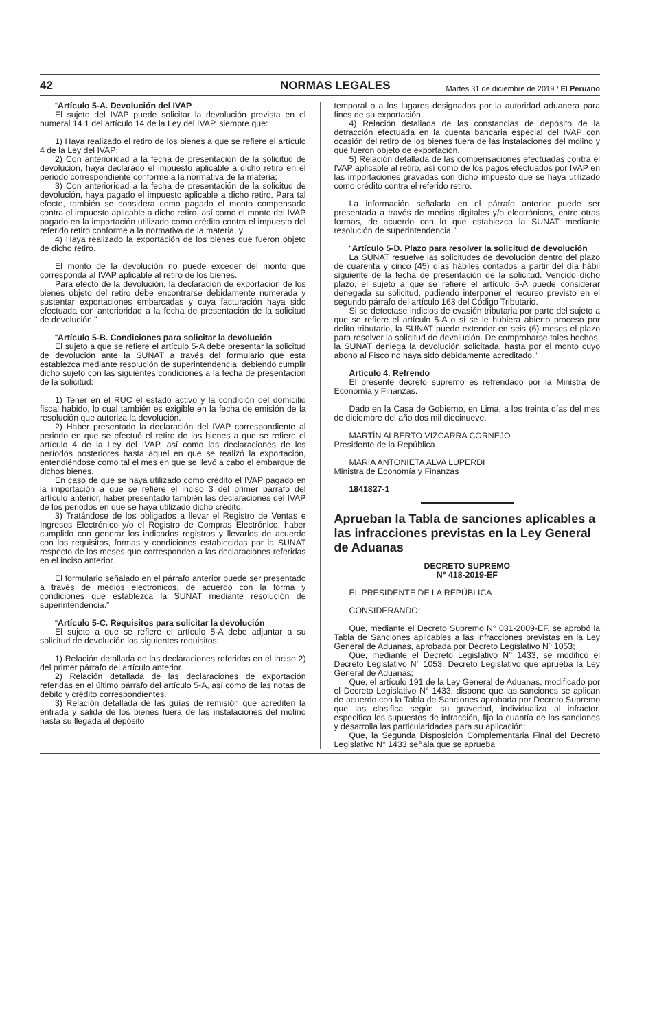42 NORMAS LEGALES Martes 31 de diciembre de 2019 / El Peruano
“Artículo 5-A. Devolución del IVAP
El sujeto del IVAP puede solicitar la devolución prevista en el numeral 14.1 del artículo 14 de la Ley del IVAP, siempre que:
1) Haya realizado el retiro de los bienes a que se refiere el artículo 4 de la Ley del IVAP;
2) Con anterioridad a la fecha de presentación de la solicitud de devolución, haya declarado el impuesto aplicable a dicho retiro en el periodo correspondiente conforme a la normativa de la materia;
3) Con anterioridad a la fecha de presentación de la solicitud de devolución, haya pagado el impuesto aplicable a dicho retiro. Para tal efecto, también se considera como pagado el monto compensado contra el impuesto aplicable a dicho retiro, así como el monto del IVAP pagado en la importación utilizado como crédito contra el impuesto del referido retiro conforme a la normativa de la materia, y
4) Haya realizado la exportación de los bienes que fueron objeto de dicho retiro.
El monto de la devolución no puede exceder del monto que corresponda al IVAP aplicable al retiro de los bienes.
Para efecto de la devolución, la declaración de exportación de los bienes objeto del retiro debe encontrarse debidamente numerada y sustentar exportaciones embarcadas y cuya facturación haya sido efectuada con anterioridad a la fecha de presentación de la solicitud de devolución.”
“Artículo 5-B. Condiciones para solicitar la devolución
El sujeto a que se refiere el artículo 5-A debe presentar la solicitud de devolución ante la SUNAT a través del formulario que esta establezca mediante resolución de superintendencia, debiendo cumplir dicho sujeto con las siguientes condiciones a la fecha de presentación de la solicitud:
1) Tener en el RUC el estado activo y la condición del domicilio fiscal habido, lo cual también es exigible en la fecha de emisión de la resolución que autoriza la devolución.
2) Haber presentado la declaración del IVAP correspondiente al periodo en que se efectuó el retiro de los bienes a que se refiere el artículo 4 de la Ley del IVAP, así como las declaraciones de los períodos posteriores hasta aquel en que se realizó la exportación, entendiéndose como tal el mes en que se llevó a cabo el embarque de dichos bienes.
En caso de que se haya utilizado como crédito el IVAP pagado en la importación a que se refiere el inciso 3 del primer párrafo del artículo anterior, haber presentado también las declaraciones del IVAP de los periodos en que se haya utilizado dicho crédito.
3) Tratándose de los obligados a llevar el Registro de Ventas e Ingresos Electrónico y/o el Registro de Compras Electrónico, haber cumplido con generar los indicados registros y llevarlos de acuerdo con los requisitos, formas y condiciones establecidas por la SUNAT respecto de los meses que corresponden a las declaraciones referidas en el inciso anterior.
El formulario señalado en el párrafo anterior puede ser presentado a través de medios electrónicos, de acuerdo con la forma y condiciones que establezca la SUNAT mediante resolución de superintendencia.”
“Artículo 5-C. Requisitos para solicitar la devolución
El sujeto a que se refiere el artículo 5-A debe adjuntar a su solicitud de devolución los siguientes requisitos:
1) Relación detallada de las declaraciones referidas en el inciso 2) del primer párrafo del artículo anterior.
2) Relación detallada de las declaraciones de exportación referidas en el último párrafo del artículo 5-A, así como de las notas de débito y crédito correspondientes.
3) Relación detallada de las guías de remisión que acrediten la entrada y salida de los bienes fuera de las instalaciones del molino hasta su llegada al depósito
temporal o a los lugares designados por la autoridad aduanera para fines de su exportación.
4) Relación detallada de las constancias de depósito de la detracción efectuada en la cuenta bancaria especial del IVAP con ocasión del retiro de los bienes fuera de las instalaciones del molino y que fueron objeto de exportación.
5) Relación detallada de las compensaciones efectuadas contra el IVAP aplicable al retiro, así como de los pagos efectuados por IVAP en las importaciones gravadas con dicho impuesto que se haya utilizado como crédito contra el referido retiro.
La información señalada en el párrafo anterior puede ser presentada a través de medios digitales y/o electrónicos, entre otras formas, de acuerdo con lo que establezca la SUNAT mediante resolución de superintendencia.”
“Artículo 5-D. Plazo para resolver la solicitud de devolución
La SUNAT resuelve las solicitudes de devolución dentro del plazo de cuarenta y cinco (45) días hábiles contados a partir del día hábil siguiente de la fecha de presentación de la solicitud. Vencido dicho plazo, el sujeto a que se refiere el artículo 5-A puede considerar denegada su solicitud, pudiendo interponer el recurso previsto en el segundo párrafo del artículo 163 del Código Tributario.
Si se detectase indicios de evasión tributaria por parte del sujeto a que se refiere el artículo 5-A o si se le hubiera abierto proceso por delito tributario, la SUNAT puede extender en seis (6) meses el plazo para resolver la solicitud de devolución. De comprobarse tales hechos, la SUNAT deniega la devolución solicitada, hasta por el monto cuyo abono al Fisco no haya sido debidamente acreditado.”
Artículo 4. Refrendo
El presente decreto supremo es refrendado por la Ministra de Economía y Finanzas.
Dado en la Casa de Gobierno, en Lima, a los treinta días del mes de diciembre del año dos mil diecinueve.
MARTÍN ALBERTO VIZCARRA CORNEJO
Presidente de la República
MARÍA ANTONIETA ALVA LUPERDI
Ministra de Economía y Finanzas
1841827-1
Aprueban la Tabla de sanciones aplicables a las infracciones previstas en la Ley General de Aduanas
DECRETO SUPREMO
N° 418-2019-EF
EL PRESIDENTE DE LA REPÚBLICA
CONSIDERANDO:
Que, mediante el Decreto Supremo N° 031-2009-EF, se aprobó la Tabla de Sanciones aplicables a las infracciones previstas en la Ley General de Aduanas, aprobada por Decreto Legislativo Nº 1053;
Que, mediante el Decreto Legislativo N° 1433, se modificó el Decreto Legislativo N° 1053, Decreto Legislativo que aprueba la Ley General de Aduanas;
Que, el artículo 191 de la Ley General de Aduanas, modificado por el Decreto Legislativo N° 1433, dispone que las sanciones se aplican de acuerdo con la Tabla de Sanciones aprobada por Decreto Supremo que las clasifica según su gravedad, individualiza al infractor, especifica los supuestos de infracción, fija la cuantía de las sanciones y desarrolla las particularidades para su aplicación;
Que, la Segunda Disposición Complementaria Final del Decreto Legislativo N° 1433 señala que se aprueba